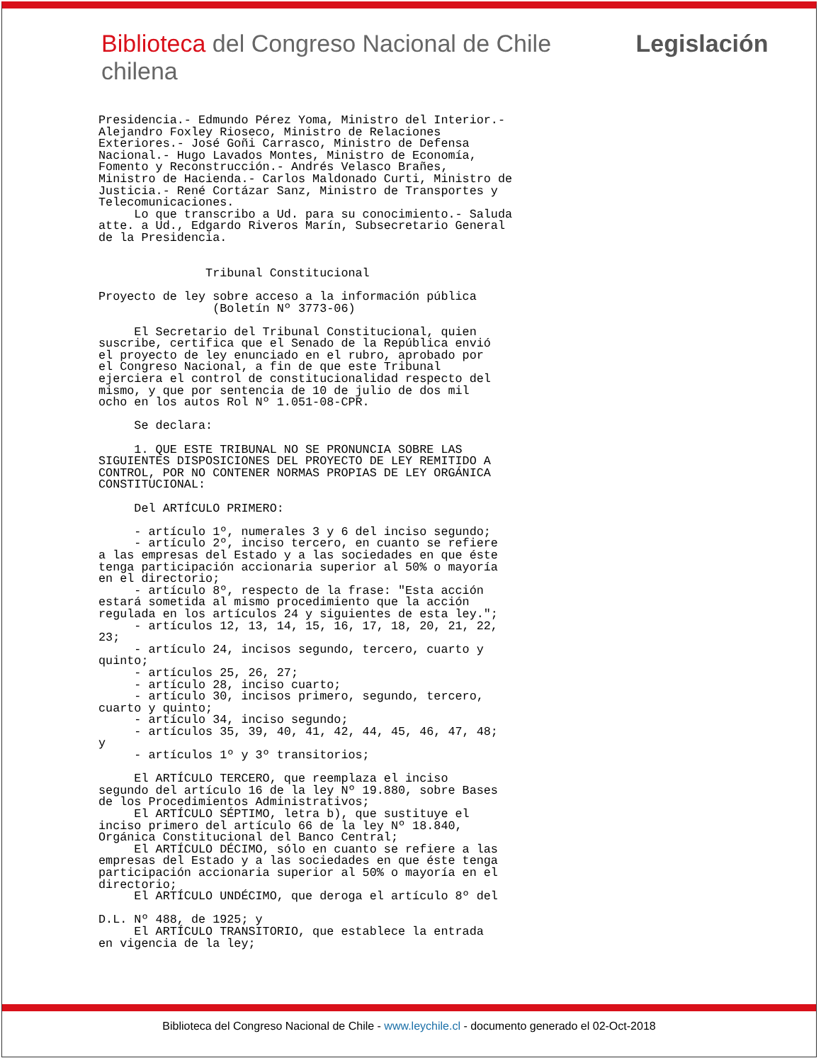Biblioteca del Congreso Nacional de Chile Legislación chilena
Presidencia.- Edmundo Pérez Yoma, Ministro del Interior.-
Alejandro Foxley Rioseco, Ministro de Relaciones
Exteriores.- José Goñi Carrasco, Ministro de Defensa
Nacional.- Hugo Lavados Montes, Ministro de Economía,
Fomento y Reconstrucción.- Andrés Velasco Brañes,
Ministro de Hacienda.- Carlos Maldonado Curti, Ministro de
Justicia.- René Cortázar Sanz, Ministro de Transportes y
Telecomunicaciones.
     Lo que transcribo a Ud. para su conocimiento.- Saluda
atte. a Ud., Edgardo Riveros Marín, Subsecretario General
de la Presidencia.


               Tribunal Constitucional

Proyecto de ley sobre acceso a la información pública
                (Boletín Nº 3773-06)

     El Secretario del Tribunal Constitucional, quien
suscribe, certifica que el Senado de la República envió
el proyecto de ley enunciado en el rubro, aprobado por
el Congreso Nacional, a fin de que este Tribunal
ejerciera el control de constitucionalidad respecto del
mismo, y que por sentencia de 10 de julio de dos mil
ocho en los autos Rol Nº 1.051-08-CPR.

     Se declara:

     1. QUE ESTE TRIBUNAL NO SE PRONUNCIA SOBRE LAS
SIGUIENTES DISPOSICIONES DEL PROYECTO DE LEY REMITIDO A
CONTROL, POR NO CONTENER NORMAS PROPIAS DE LEY ORGÁNICA
CONSTITUCIONAL:

     Del ARTÍCULO PRIMERO:

     - artículo 1º, numerales 3 y 6 del inciso segundo;
     - artículo 2º, inciso tercero, en cuanto se refiere
a las empresas del Estado y a las sociedades en que éste
tenga participación accionaria superior al 50% o mayoría
en el directorio;
     - artículo 8º, respecto de la frase: "Esta acción
estará sometida al mismo procedimiento que la acción
regulada en los artículos 24 y siguientes de esta ley.";
     - artículos 12, 13, 14, 15, 16, 17, 18, 20, 21, 22,
23;
     - artículo 24, incisos segundo, tercero, cuarto y
quinto;
     - artículos 25, 26, 27;
     - artículo 28, inciso cuarto;
     - artículo 30, incisos primero, segundo, tercero,
cuarto y quinto;
     - artículo 34, inciso segundo;
     - artículos 35, 39, 40, 41, 42, 44, 45, 46, 47, 48;
y
     - artículos 1º y 3º transitorios;

     El ARTÍCULO TERCERO, que reemplaza el inciso
segundo del artículo 16 de la ley Nº 19.880, sobre Bases
de los Procedimientos Administrativos;
     El ARTÍCULO SÉPTIMO, letra b), que sustituye el
inciso primero del artículo 66 de la ley Nº 18.840,
Orgánica Constitucional del Banco Central;
     El ARTÍCULO DÉCIMO, sólo en cuanto se refiere a las
empresas del Estado y a las sociedades en que éste tenga
participación accionaria superior al 50% o mayoría en el
directorio;
     El ARTÍCULO UNDÉCIMO, que deroga el artículo 8º del

D.L. Nº 488, de 1925; y
     El ARTÍCULO TRANSITORIO, que establece la entrada
en vigencia de la ley;
Biblioteca del Congreso Nacional de Chile - www.leychile.cl - documento generado el 02-Oct-2018